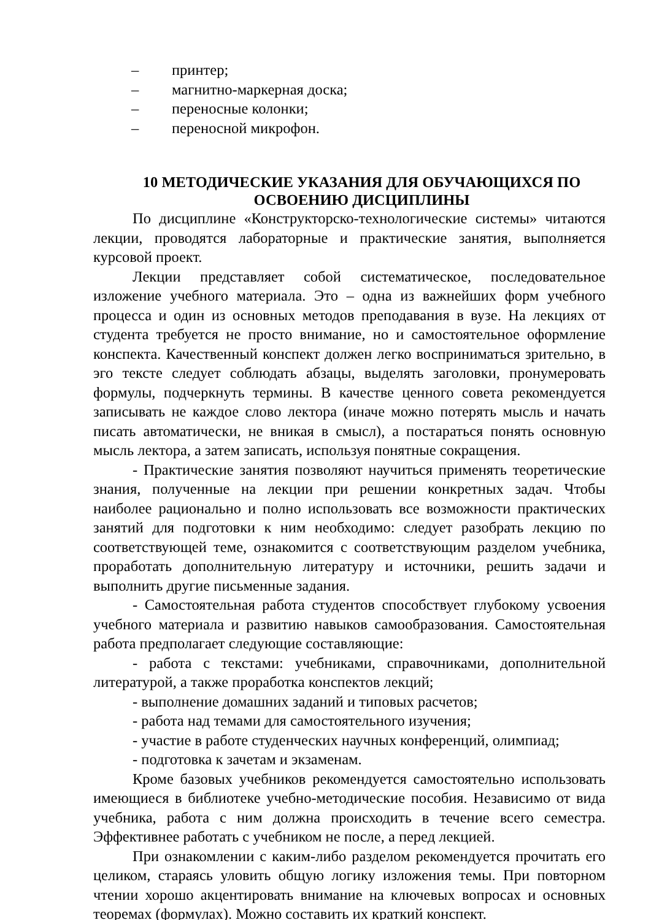– принтер;
– магнитно-маркерная доска;
– переносные колонки;
– переносной микрофон.
10 МЕТОДИЧЕСКИЕ УКАЗАНИЯ ДЛЯ ОБУЧАЮЩИХСЯ ПО ОСВОЕНИЮ ДИСЦИПЛИНЫ
По дисциплине «Конструкторско-технологические системы» читаются лекции, проводятся лабораторные и практические занятия, выполняется курсовой проект.
Лекции представляет собой систематическое, последовательное изложение учебного материала. Это – одна из важнейших форм учебного процесса и один из основных методов преподавания в вузе. На лекциях от студента требуется не просто внимание, но и самостоятельное оформление конспекта. Качественный конспект должен легко восприниматься зрительно, в эго тексте следует соблюдать абзацы, выделять заголовки, пронумеровать формулы, подчеркнуть термины. В качестве ценного совета рекомендуется записывать не каждое слово лектора (иначе можно потерять мысль и начать писать автоматически, не вникая в смысл), а постараться понять основную мысль лектора, а затем записать, используя понятные сокращения.
- Практические занятия позволяют научиться применять теоретические знания, полученные на лекции при решении конкретных задач. Чтобы наиболее рационально и полно использовать все возможности практических занятий для подготовки к ним необходимо: следует разобрать лекцию по соответствующей теме, ознакомится с соответствующим разделом учебника, проработать дополнительную литературу и источники, решить задачи и выполнить другие письменные задания.
- Самостоятельная работа студентов способствует глубокому усвоения учебного материала и развитию навыков самообразования. Самостоятельная работа предполагает следующие составляющие:
- работа с текстами: учебниками, справочниками, дополнительной литературой, а также проработка конспектов лекций;
- выполнение домашних заданий и типовых расчетов;
- работа над темами для самостоятельного изучения;
- участие в работе студенческих научных конференций, олимпиад;
- подготовка к зачетам и экзаменам.
Кроме базовых учебников рекомендуется самостоятельно использовать имеющиеся в библиотеке учебно-методические пособия. Независимо от вида учебника, работа с ним должна происходить в течение всего семестра. Эффективнее работать с учебником не после, а перед лекцией.
При ознакомлении с каким-либо разделом рекомендуется прочитать его целиком, стараясь уловить общую логику изложения темы. При повторном чтении хорошо акцентировать внимание на ключевых вопросах и основных теоремах (формулах). Можно составить их краткий конспект.